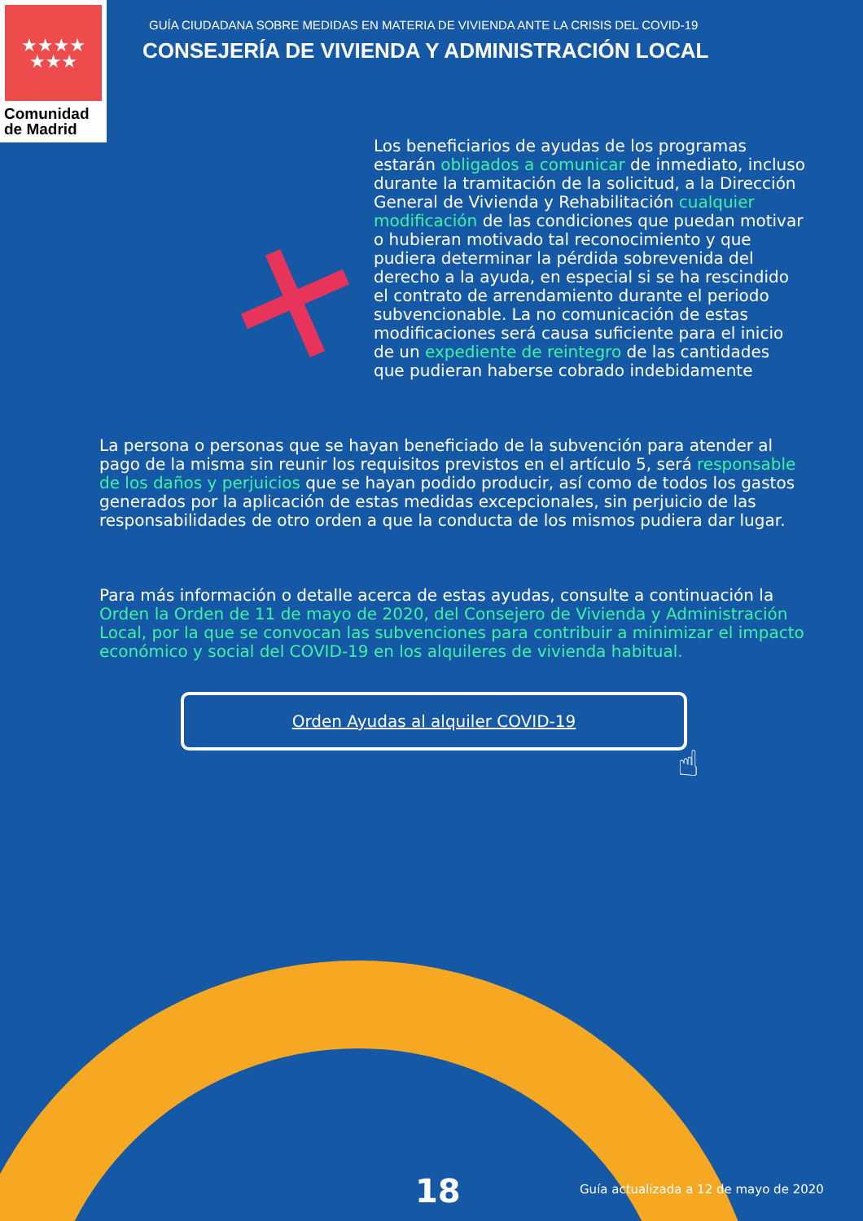★★★★
★★★
Comunidad
de Madrid
GUÍA CIUDADANA SOBRE MEDIDAS EN MATERIA DE VIVIENDA ANTE LA CRISIS DEL COVID-19
CONSEJERÍA DE VIVIENDA Y ADMINISTRACIÓN LOCAL
Los beneficiarios de ayudas de los programas estarán obligados a comunicar de inmediato, incluso durante la tramitación de la solicitud, a la Dirección General de Vivienda y Rehabilitación cualquier modificación de las condiciones que puedan motivar o hubieran motivado tal reconocimiento y que pudiera determinar la pérdida sobrevenida del derecho a la ayuda, en especial si se ha rescindido el contrato de arrendamiento durante el periodo subvencionable. La no comunicación de estas modificaciones será causa suficiente para el inicio de un expediente de reintegro de las cantidades que pudieran haberse cobrado indebidamente
La persona o personas que se hayan beneficiado de la subvención para atender al pago de la misma sin reunir los requisitos previstos en el artículo 5, será responsable de los daños y perjuicios que se hayan podido producir, así como de todos los gastos generados por la aplicación de estas medidas excepcionales, sin perjuicio de las responsabilidades de otro orden a que la conducta de los mismos pudiera dar lugar.
Para más información o detalle acerca de estas ayudas, consulte a continuación la Orden la Orden de 11 de mayo de 2020, del Consejero de Vivienda y Administración Local, por la que se convocan las subvenciones para contribuir a minimizar el impacto económico y social del COVID-19 en los alquileres de vivienda habitual.
Orden Ayudas al alquiler COVID-19
☝
18
Guía actualizada a 12 de mayo de 2020